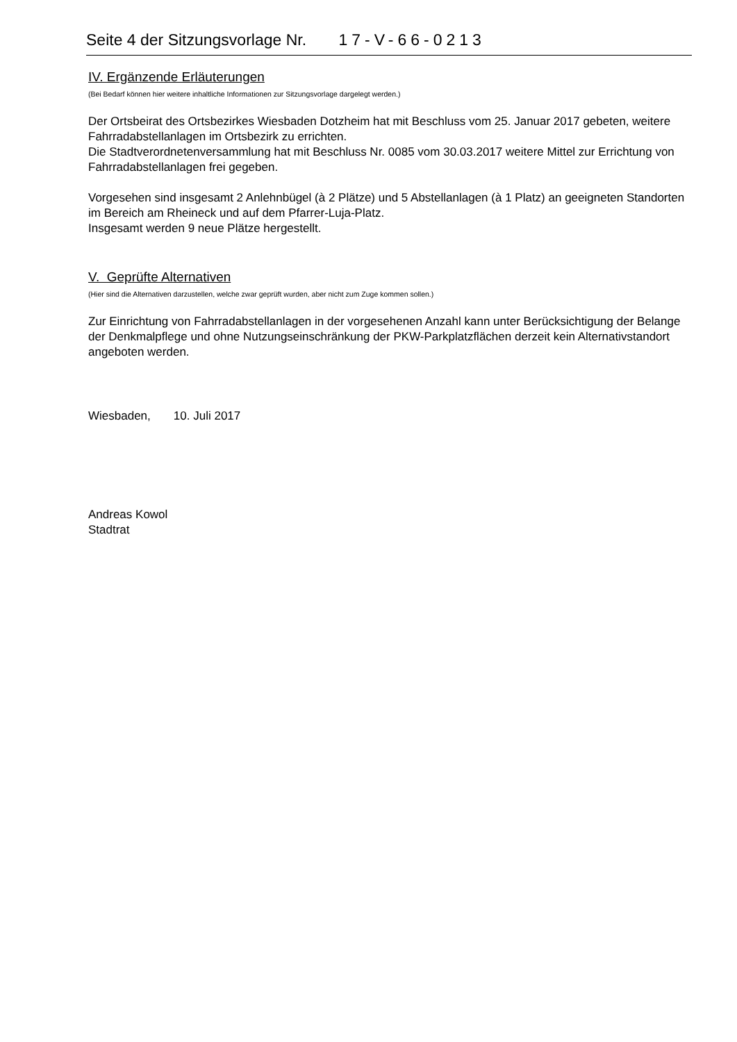Seite 4 der Sitzungsvorlage Nr. 17-V-66-0213
IV. Ergänzende Erläuterungen
(Bei Bedarf können hier weitere inhaltliche Informationen zur Sitzungsvorlage dargelegt werden.)
Der Ortsbeirat des Ortsbezirkes Wiesbaden Dotzheim hat mit Beschluss vom 25. Januar 2017 gebeten, weitere Fahrradabstellanlagen im Ortsbezirk zu errichten.
Die Stadtverordnetenversammlung hat mit Beschluss Nr. 0085 vom 30.03.2017 weitere Mittel zur Errichtung von Fahrradabstellanlagen frei gegeben.
Vorgesehen sind insgesamt 2 Anlehnbügel (à 2 Plätze) und 5 Abstellanlagen (à 1 Platz) an geeigneten Standorten im Bereich am Rheineck und auf dem Pfarrer-Luja-Platz.
Insgesamt werden 9 neue Plätze hergestellt.
V. Geprüfte Alternativen
(Hier sind die Alternativen darzustellen, welche zwar geprüft wurden, aber nicht zum Zuge kommen sollen.)
Zur Einrichtung von Fahrradabstellanlagen in der vorgesehenen Anzahl kann unter Berücksichtigung der Belange der Denkmalpflege und ohne Nutzungseinschränkung der PKW-Parkplatzflächen derzeit kein Alternativstandort angeboten werden.
Wiesbaden, 10. Juli 2017
Andreas Kowol
Stadtrat